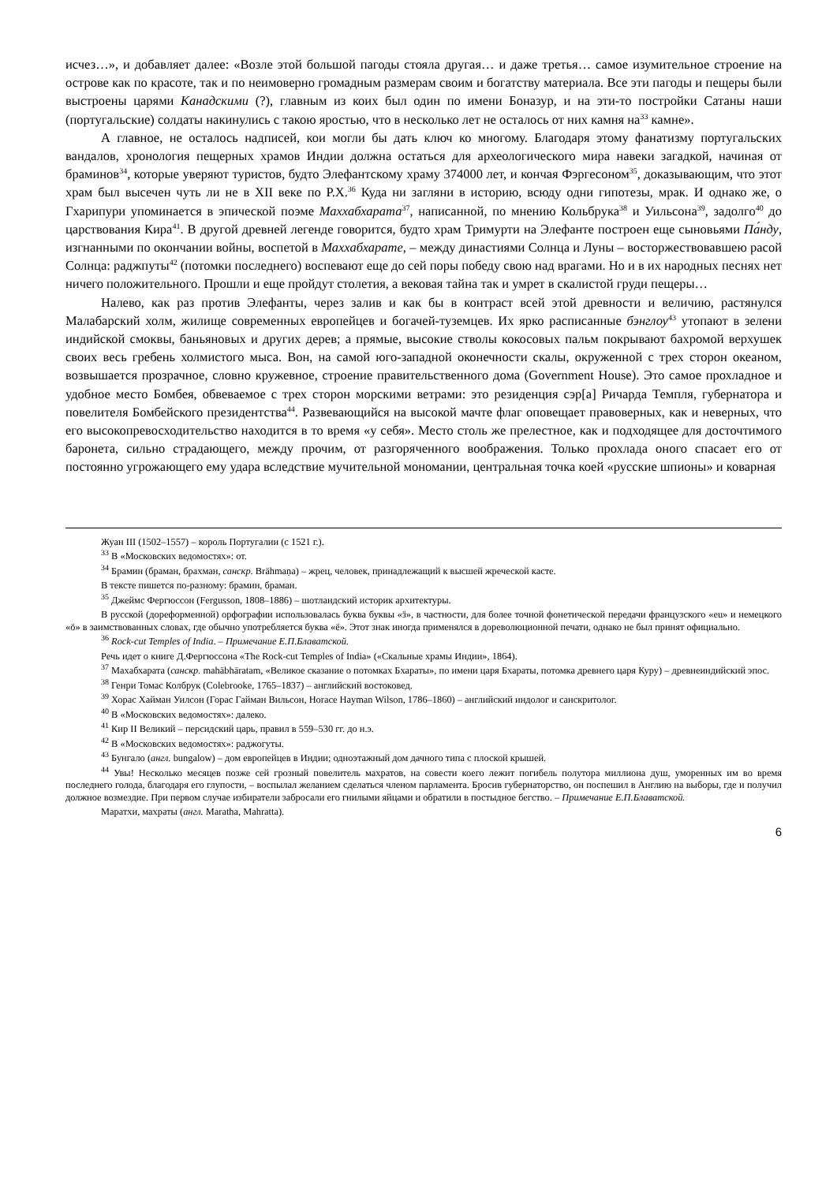исчез…», и добавляет далее: «Возле этой большой пагоды стояла другая… и даже третья… самое изумительное строение на острове как по красоте, так и по неимоверно громадным размерам своим и богатству материала. Все эти пагоды и пещеры были выстроены царями Канадскими (?), главным из коих был один по имени Боназур, и на эти-то постройки Сатаны наши (португальские) солдаты накинулись с такою яростью, что в несколько лет не осталось от них камня на<sup>33</sup> камне».
А главное, не осталось надписей, кои могли бы дать ключ ко многому. Благодаря этому фанатизму португальских вандалов, хронология пещерных храмов Индии должна остаться для археологического мира навеки загадкой, начиная от браминов<sup>34</sup>, которые уверяют туристов, будто Элефантскому храму 374000 лет, и кончая Фэргесоном<sup>35</sup>, доказывающим, что этот храм был высечен чуть ли не в XII веке по Р.Х.<sup>36</sup> Куда ни загляни в историю, всюду одни гипотезы, мрак. И однако же, о Гхарипури упоминается в эпической поэме Маххабхарата<sup>37</sup>, написанной, по мнению Кольбрука<sup>38</sup> и Уильсона<sup>39</sup>, задолго<sup>40</sup> до царствования Кира<sup>41</sup>. В другой древней легенде говорится, будто храм Тримурти на Элефанте построен еще сыновьями Па́нду, изгнанными по окончании войны, воспетой в Маххабхарате, – между династиями Солнца и Луны – восторжествовавшею расой Солнца: раджпуты<sup>42</sup> (потомки последнего) воспевают еще до сей поры победу свою над врагами. Но и в их народных песнях нет ничего положительного. Прошли и еще пройдут столетия, а вековая тайна так и умрет в скалистой груди пещеры…
Налево, как раз против Элефанты, через залив и как бы в контраст всей этой древности и величию, растянулся Малабарский холм, жилище современных европейцев и богачей-туземцев. Их ярко расписанные бэнглоу<sup>43</sup> утопают в зелени индийской смоквы, баньяновых и других дерев; а прямые, высокие стволы кокосовых пальм покрывают бахромой верхушек своих весь гребень холмистого мыса. Вон, на самой юго-западной оконечности скалы, окруженной с трех сторон океаном, возвышается прозрачное, словно кружевное, строение правительственного дома (Government House). Это самое прохладное и удобное место Бомбея, обвеваемое с трех сторон морскими ветрами: это резиденция сэр[а] Ричарда Темпля, губернатора и повелителя Бомбейского президентства<sup>44</sup>. Развевающийся на высокой мачте флаг оповещает правоверных, как и неверных, что его высокопревосходительство находится в то время «у себя». Место столь же прелестное, как и подходящее для досточтимого баронета, сильно страдающего, между прочим, от разгоряченного воображения. Только прохлада оного спасает его от постоянно угрожающего ему удара вследствие мучительной мономании, центральная точка коей «русские шпионы» и коварная
Жуан III (1502–1557) – король Португалии (с 1521 г.).
<sup>33</sup> В «Московских ведомостях»: от.
<sup>34</sup> Брамин (браман, брахман, санскр. Brāhmaṇa) – жрец, человек, принадлежащий к высшей жреческой касте.
В тексте пишется по-разному: брамин, браман.
<sup>35</sup> Джеймс Фергюссон (Fergusson, 1808–1886) – шотландский историк архитектуры.
В русской (дореформенной) орфографии использовалась буква буквы «ӟ», в частности, для более точной фонетической передачи французского «eu» и немецкого «ö» в заимствованных словах, где обычно употребляется буква «ё». Этот знак иногда применялся в дореволюционной печати, однако не был принят официально.
<sup>36</sup> Rock-cut Temples of India. – Примечание Е.П.Блаватской.
Речь идет о книге Д.Фергюссона «The Rock-cut Temples of India» («Скальные храмы Индии», 1864).
<sup>37</sup> Махабхарата (санскр. mahābhāratam, «Великое сказание о потомках Бхараты», по имени царя Бхараты, потомка древнего царя Куру) – древнеиндийский эпос.
<sup>38</sup> Генри Томас Колбрук (Colebrooke, 1765–1837) – английский востоковед.
<sup>39</sup> Хорас Хайман Уилсон (Горас Гайман Вильсон, Horace Hayman Wilson, 1786–1860) – английский индолог и санскритолог.
<sup>40</sup> В «Московских ведомостях»: далеко.
<sup>41</sup> Кир II Великий – персидский царь, правил в 559–530 гг. до н.э.
<sup>42</sup> В «Московских ведомостях»: раджогуты.
<sup>43</sup> Бунгало (англ. bungalow) – дом европейцев в Индии; одноэтажный дом дачного типа с плоской крышей.
<sup>44</sup> Увы! Несколько месяцев позже сей грозный повелитель махратов, на совести коего лежит погибель полутора миллиона душ, уморенных им во время последнего голода, благодаря его глупости, – воспылал желанием сделаться членом парламента. Бросив губернаторство, он поспешил в Англию на выборы, где и получил должное возмездие. При первом случае избиратели забросали его гнилыми яйцами и обратили в постыдное бегство. – Примечание Е.П.Блаватской.
Маратхи, махраты (англ. Maratha, Mahratta).
6